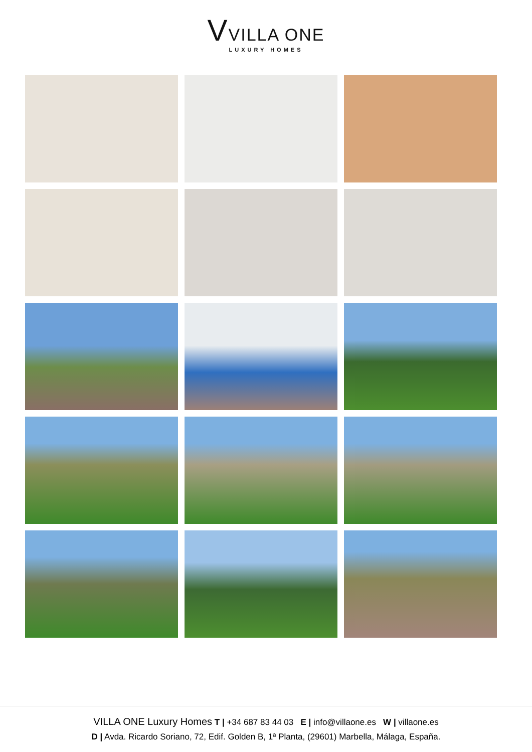VVILLA ONE
LUXURY HOMES
VILLA ONE Luxury Homes T | +34 687 83 44 03 E | info@villaone.es W | villaone.es
D | Avda. Ricardo Soriano, 72, Edif. Golden B, 1ª Planta, (29601) Marbella, Málaga, España.